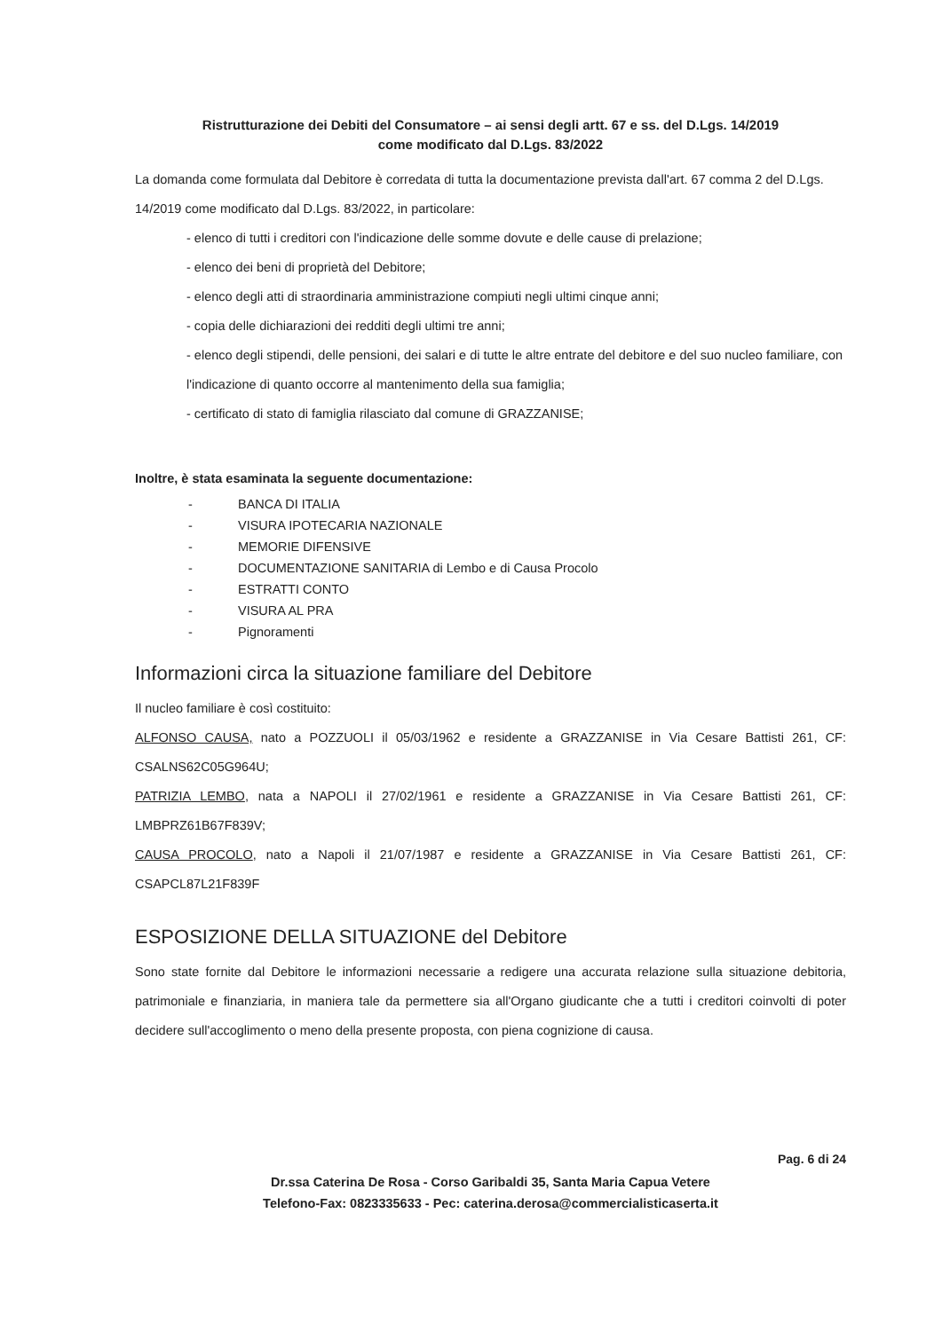Ristrutturazione dei Debiti del Consumatore – ai sensi degli artt. 67 e ss. del D.Lgs. 14/2019
come modificato dal D.Lgs. 83/2022
La domanda come formulata dal Debitore è corredata di tutta la documentazione prevista dall'art. 67 comma 2 del D.Lgs. 14/2019 come modificato dal D.Lgs. 83/2022, in particolare:
- elenco di tutti i creditori con l'indicazione delle somme dovute e delle cause di prelazione;
- elenco dei beni di proprietà del Debitore;
- elenco degli atti di straordinaria amministrazione compiuti negli ultimi cinque anni;
- copia delle dichiarazioni dei redditi degli ultimi tre anni;
- elenco degli stipendi, delle pensioni, dei salari e di tutte le altre entrate del debitore e del suo nucleo familiare, con l'indicazione di quanto occorre al mantenimento della sua famiglia;
- certificato di stato di famiglia rilasciato dal comune di GRAZZANISE;
Inoltre, è stata esaminata la seguente documentazione:
- BANCA DI ITALIA
- VISURA IPOTECARIA NAZIONALE
- MEMORIE DIFENSIVE
- DOCUMENTAZIONE SANITARIA di Lembo e di Causa Procolo
- ESTRATTI CONTO
- VISURA AL PRA
- Pignoramenti
Informazioni circa la situazione familiare del Debitore
Il nucleo familiare è così costituito:
ALFONSO CAUSA, nato a POZZUOLI il 05/03/1962 e residente a GRAZZANISE in Via Cesare Battisti 261, CF: CSALNS62C05G964U;
PATRIZIA LEMBO, nata a NAPOLI il 27/02/1961 e residente a GRAZZANISE in Via Cesare Battisti 261, CF: LMBPRZ61B67F839V;
CAUSA PROCOLO, nato a Napoli il 21/07/1987 e residente a GRAZZANISE in Via Cesare Battisti 261, CF: CSAPCL87L21F839F
ESPOSIZIONE DELLA SITUAZIONE del Debitore
Sono state fornite dal Debitore le informazioni necessarie a redigere una accurata relazione sulla situazione debitoria, patrimoniale e finanziaria, in maniera tale da permettere sia all'Organo giudicante che a tutti i creditori coinvolti di poter decidere sull'accoglimento o meno della presente proposta, con piena cognizione di causa.
Pag. 6 di 24
Dr.ssa Caterina De Rosa - Corso Garibaldi 35, Santa Maria Capua Vetere
Telefono-Fax: 0823335633 - Pec: caterina.derosa@commercialisticaserta.it